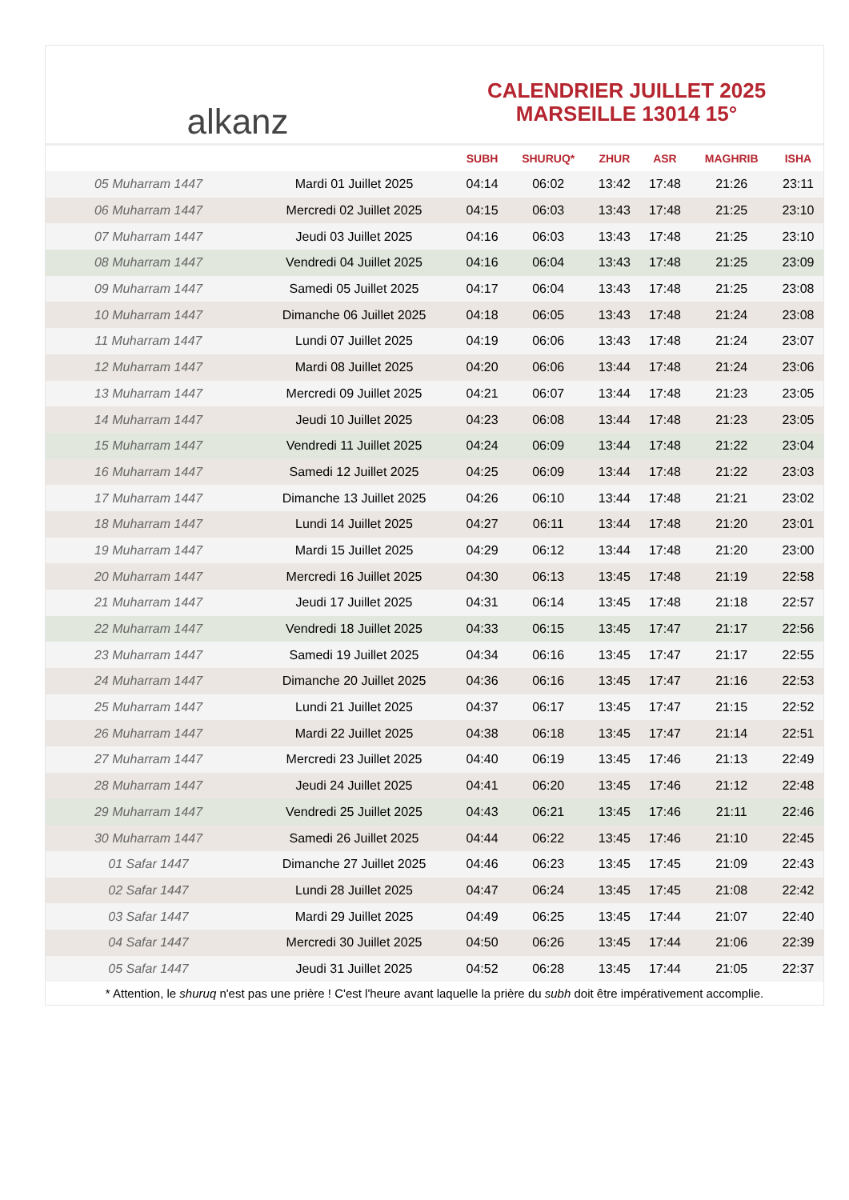alkanz
CALENDRIER JUILLET 2025
MARSEILLE 13014 15°
| | | SUBH | SHURUQ* | ZHUR | ASR | MAGHRIB | ISHA |
| --- | --- | --- | --- | --- | --- | --- | --- |
| 05 Muharram 1447 | Mardi 01 Juillet 2025 | 04:14 | 06:02 | 13:42 | 17:48 | 21:26 | 23:11 |
| 06 Muharram 1447 | Mercredi 02 Juillet 2025 | 04:15 | 06:03 | 13:43 | 17:48 | 21:25 | 23:10 |
| 07 Muharram 1447 | Jeudi 03 Juillet 2025 | 04:16 | 06:03 | 13:43 | 17:48 | 21:25 | 23:10 |
| 08 Muharram 1447 | Vendredi 04 Juillet 2025 | 04:16 | 06:04 | 13:43 | 17:48 | 21:25 | 23:09 |
| 09 Muharram 1447 | Samedi 05 Juillet 2025 | 04:17 | 06:04 | 13:43 | 17:48 | 21:25 | 23:08 |
| 10 Muharram 1447 | Dimanche 06 Juillet 2025 | 04:18 | 06:05 | 13:43 | 17:48 | 21:24 | 23:08 |
| 11 Muharram 1447 | Lundi 07 Juillet 2025 | 04:19 | 06:06 | 13:43 | 17:48 | 21:24 | 23:07 |
| 12 Muharram 1447 | Mardi 08 Juillet 2025 | 04:20 | 06:06 | 13:44 | 17:48 | 21:24 | 23:06 |
| 13 Muharram 1447 | Mercredi 09 Juillet 2025 | 04:21 | 06:07 | 13:44 | 17:48 | 21:23 | 23:05 |
| 14 Muharram 1447 | Jeudi 10 Juillet 2025 | 04:23 | 06:08 | 13:44 | 17:48 | 21:23 | 23:05 |
| 15 Muharram 1447 | Vendredi 11 Juillet 2025 | 04:24 | 06:09 | 13:44 | 17:48 | 21:22 | 23:04 |
| 16 Muharram 1447 | Samedi 12 Juillet 2025 | 04:25 | 06:09 | 13:44 | 17:48 | 21:22 | 23:03 |
| 17 Muharram 1447 | Dimanche 13 Juillet 2025 | 04:26 | 06:10 | 13:44 | 17:48 | 21:21 | 23:02 |
| 18 Muharram 1447 | Lundi 14 Juillet 2025 | 04:27 | 06:11 | 13:44 | 17:48 | 21:20 | 23:01 |
| 19 Muharram 1447 | Mardi 15 Juillet 2025 | 04:29 | 06:12 | 13:44 | 17:48 | 21:20 | 23:00 |
| 20 Muharram 1447 | Mercredi 16 Juillet 2025 | 04:30 | 06:13 | 13:45 | 17:48 | 21:19 | 22:58 |
| 21 Muharram 1447 | Jeudi 17 Juillet 2025 | 04:31 | 06:14 | 13:45 | 17:48 | 21:18 | 22:57 |
| 22 Muharram 1447 | Vendredi 18 Juillet 2025 | 04:33 | 06:15 | 13:45 | 17:47 | 21:17 | 22:56 |
| 23 Muharram 1447 | Samedi 19 Juillet 2025 | 04:34 | 06:16 | 13:45 | 17:47 | 21:17 | 22:55 |
| 24 Muharram 1447 | Dimanche 20 Juillet 2025 | 04:36 | 06:16 | 13:45 | 17:47 | 21:16 | 22:53 |
| 25 Muharram 1447 | Lundi 21 Juillet 2025 | 04:37 | 06:17 | 13:45 | 17:47 | 21:15 | 22:52 |
| 26 Muharram 1447 | Mardi 22 Juillet 2025 | 04:38 | 06:18 | 13:45 | 17:47 | 21:14 | 22:51 |
| 27 Muharram 1447 | Mercredi 23 Juillet 2025 | 04:40 | 06:19 | 13:45 | 17:46 | 21:13 | 22:49 |
| 28 Muharram 1447 | Jeudi 24 Juillet 2025 | 04:41 | 06:20 | 13:45 | 17:46 | 21:12 | 22:48 |
| 29 Muharram 1447 | Vendredi 25 Juillet 2025 | 04:43 | 06:21 | 13:45 | 17:46 | 21:11 | 22:46 |
| 30 Muharram 1447 | Samedi 26 Juillet 2025 | 04:44 | 06:22 | 13:45 | 17:46 | 21:10 | 22:45 |
| 01 Safar 1447 | Dimanche 27 Juillet 2025 | 04:46 | 06:23 | 13:45 | 17:45 | 21:09 | 22:43 |
| 02 Safar 1447 | Lundi 28 Juillet 2025 | 04:47 | 06:24 | 13:45 | 17:45 | 21:08 | 22:42 |
| 03 Safar 1447 | Mardi 29 Juillet 2025 | 04:49 | 06:25 | 13:45 | 17:44 | 21:07 | 22:40 |
| 04 Safar 1447 | Mercredi 30 Juillet 2025 | 04:50 | 06:26 | 13:45 | 17:44 | 21:06 | 22:39 |
| 05 Safar 1447 | Jeudi 31 Juillet 2025 | 04:52 | 06:28 | 13:45 | 17:44 | 21:05 | 22:37 |
* Attention, le shuruq n'est pas une prière ! C'est l'heure avant laquelle la prière du subh doit être impérativement accomplie.